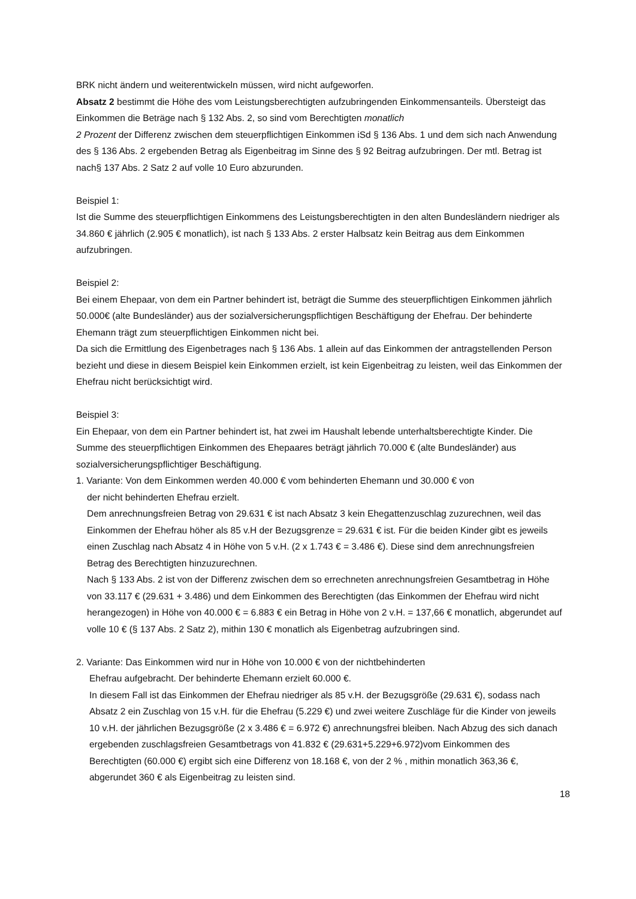BRK nicht ändern und weiterentwickeln müssen, wird nicht aufgeworfen.
Absatz 2 bestimmt die Höhe des vom Leistungsberechtigten aufzubringenden Einkommensanteils. Übersteigt das Einkommen die Beträge nach § 132 Abs. 2, so sind vom Berechtigten monatlich
2 Prozent der Differenz zwischen dem steuerpflichtigen Einkommen iSd § 136 Abs. 1 und dem sich nach Anwendung des § 136 Abs. 2 ergebenden Betrag als Eigenbeitrag im Sinne des § 92 Beitrag aufzubringen. Der mtl. Betrag ist nach§ 137 Abs. 2 Satz 2 auf volle 10 Euro abzurunden.
Beispiel 1:
Ist die Summe des steuerpflichtigen Einkommens des Leistungsberechtigten in den alten Bundesländern niedriger als 34.860 € jährlich (2.905 € monatlich), ist nach § 133 Abs. 2 erster Halbsatz kein Beitrag aus dem Einkommen aufzubringen.
Beispiel 2:
Bei einem Ehepaar, von dem ein Partner behindert ist, beträgt die Summe des steuerpflichtigen Einkommen jährlich 50.000€ (alte Bundesländer) aus der sozialversicherungspflichtigen Beschäftigung der Ehefrau. Der behinderte Ehemann trägt zum steuerpflichtigen Einkommen nicht bei.
Da sich die Ermittlung des Eigenbetrages nach § 136 Abs. 1 allein auf das Einkommen der antragstellenden Person bezieht und diese in diesem Beispiel kein Einkommen erzielt, ist kein Eigenbeitrag zu leisten, weil das Einkommen der Ehefrau nicht berücksichtigt wird.
Beispiel 3:
Ein Ehepaar, von dem ein Partner behindert ist, hat zwei im Haushalt lebende unterhaltsberechtigte Kinder. Die Summe des steuerpflichtigen Einkommen des Ehepaares beträgt jährlich 70.000 € (alte Bundesländer) aus sozialversicherungspflichtiger Beschäftigung.
1. Variante: Von dem Einkommen werden 40.000 € vom behinderten Ehemann und 30.000 € von
der nicht behinderten Ehefrau erzielt.
Dem anrechnungsfreien Betrag von 29.631 € ist nach Absatz 3 kein Ehegattenzuschlag zuzurechnen, weil das Einkommen der Ehefrau höher als 85 v.H der Bezugsgrenze = 29.631 € ist. Für die beiden Kinder gibt es jeweils einen Zuschlag nach Absatz 4 in Höhe von 5 v.H. (2 x 1.743 € = 3.486 €). Diese sind dem anrechnungsfreien Betrag des Berechtigten hinzuzurechnen.
Nach § 133 Abs. 2 ist von der Differenz zwischen dem so errechneten anrechnungsfreien Gesamtbetrag in Höhe von 33.117 € (29.631 + 3.486) und dem Einkommen des Berechtigten (das Einkommen der Ehefrau wird nicht herangezogen) in Höhe von 40.000 € = 6.883 € ein Betrag in Höhe von 2 v.H. = 137,66 € monatlich, abgerundet auf
volle 10 € (§ 137 Abs. 2 Satz 2), mithin 130 € monatlich als Eigenbetrag aufzubringen sind.
2. Variante: Das Einkommen wird nur in Höhe von 10.000 € von der nichtbehinderten
Ehefrau aufgebracht. Der behinderte Ehemann erzielt 60.000 €.
In diesem Fall ist das Einkommen der Ehefrau niedriger als 85 v.H. der Bezugsgröße (29.631 €), sodass nach Absatz 2 ein Zuschlag von 15 v.H. für die Ehefrau (5.229 €) und zwei weitere Zuschläge für die Kinder von jeweils 10 v.H. der jährlichen Bezugsgröße (2 x 3.486 € = 6.972 €) anrechnungsfrei bleiben. Nach Abzug des sich danach ergebenden zuschlagsfreien Gesamtbetrags von 41.832 € (29.631+5.229+6.972)vom Einkommen des Berechtigten (60.000 €) ergibt sich eine Differenz von 18.168 €, von der 2 % , mithin monatlich 363,36 €, abgerundet 360 € als Eigenbeitrag zu leisten sind.
18